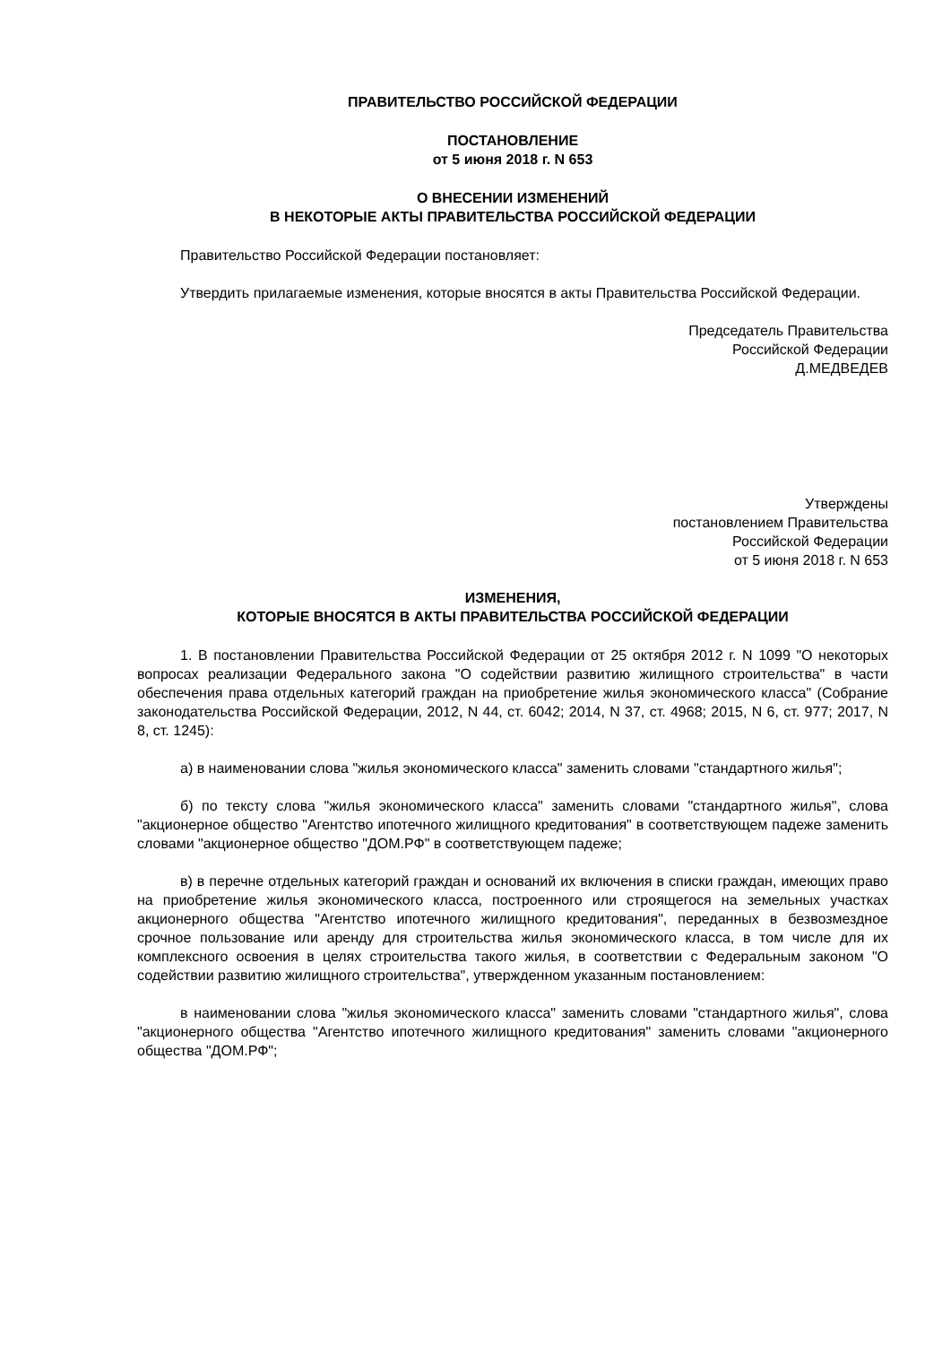ПРАВИТЕЛЬСТВО РОССИЙСКОЙ ФЕДЕРАЦИИ
ПОСТАНОВЛЕНИЕ
от 5 июня 2018 г. N 653
О ВНЕСЕНИИ ИЗМЕНЕНИЙ
В НЕКОТОРЫЕ АКТЫ ПРАВИТЕЛЬСТВА РОССИЙСКОЙ ФЕДЕРАЦИИ
Правительство Российской Федерации постановляет:
Утвердить прилагаемые изменения, которые вносятся в акты Правительства Российской Федерации.
Председатель Правительства
Российской Федерации
Д.МЕДВЕДЕВ
Утверждены
постановлением Правительства
Российской Федерации
от 5 июня 2018 г. N 653
ИЗМЕНЕНИЯ,
КОТОРЫЕ ВНОСЯТСЯ В АКТЫ ПРАВИТЕЛЬСТВА РОССИЙСКОЙ ФЕДЕРАЦИИ
1. В постановлении Правительства Российской Федерации от 25 октября 2012 г. N 1099 "О некоторых вопросах реализации Федерального закона "О содействии развитию жилищного строительства" в части обеспечения права отдельных категорий граждан на приобретение жилья экономического класса" (Собрание законодательства Российской Федерации, 2012, N 44, ст. 6042; 2014, N 37, ст. 4968; 2015, N 6, ст. 977; 2017, N 8, ст. 1245):
а) в наименовании слова "жилья экономического класса" заменить словами "стандартного жилья";
б) по тексту слова "жилья экономического класса" заменить словами "стандартного жилья", слова "акционерное общество "Агентство ипотечного жилищного кредитования" в соответствующем падеже заменить словами "акционерное общество "ДОМ.РФ" в соответствующем падеже;
в) в перечне отдельных категорий граждан и оснований их включения в списки граждан, имеющих право на приобретение жилья экономического класса, построенного или строящегося на земельных участках акционерного общества "Агентство ипотечного жилищного кредитования", переданных в безвозмездное срочное пользование или аренду для строительства жилья экономического класса, в том числе для их комплексного освоения в целях строительства такого жилья, в соответствии с Федеральным законом "О содействии развитию жилищного строительства", утвержденном указанным постановлением:
в наименовании слова "жилья экономического класса" заменить словами "стандартного жилья", слова "акционерного общества "Агентство ипотечного жилищного кредитования" заменить словами "акционерного общества "ДОМ.РФ";